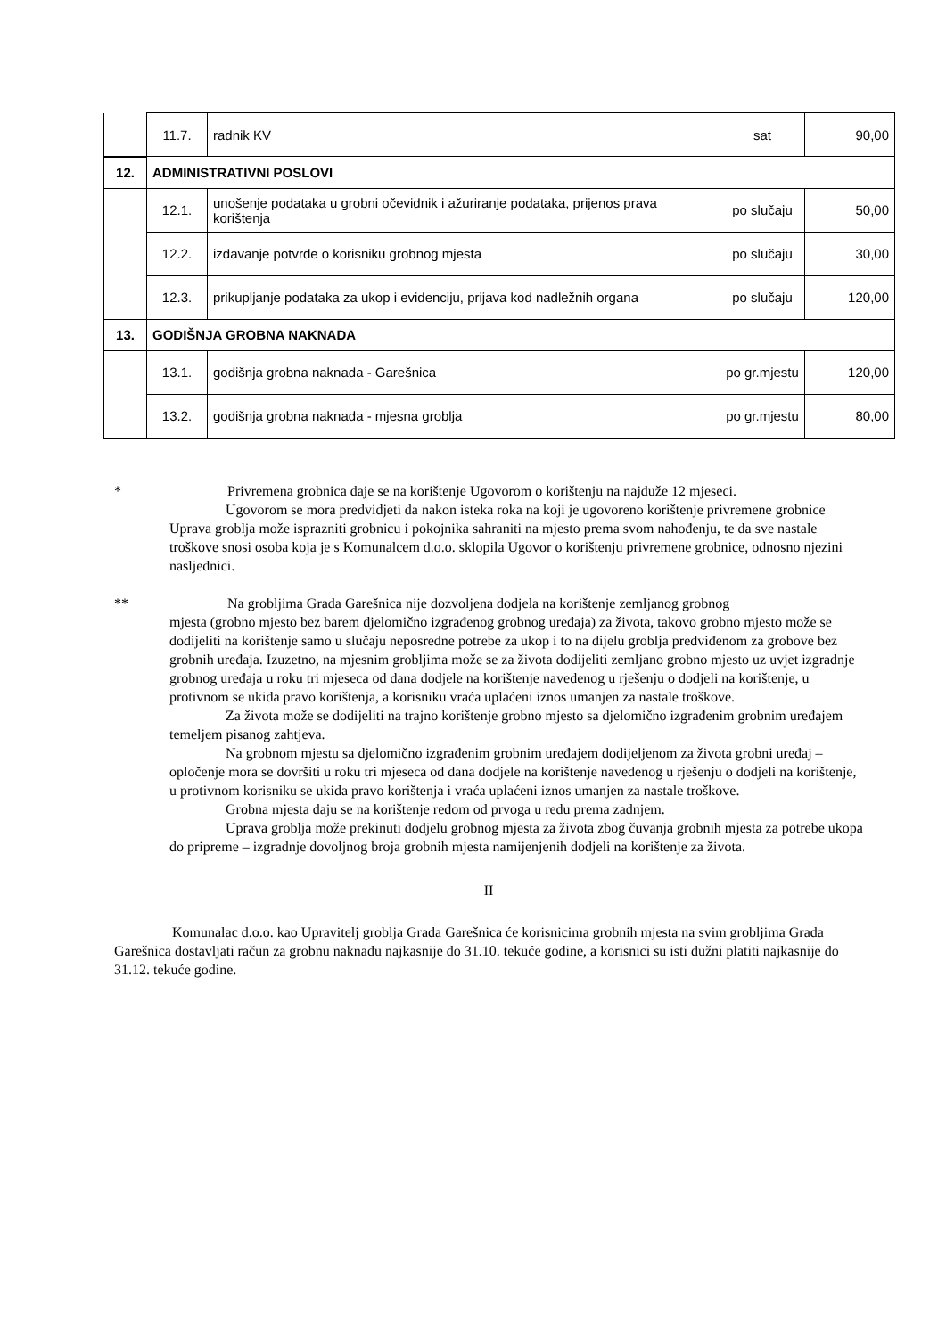| | 11.7. | radnik KV | sat | 90,00 |
| 12. | ADMINISTRATIVNI POSLOVI | | | |
| | 12.1. | unošenje podataka u grobni očevidnik i ažuriranje podataka, prijenos prava korištenja | po slučaju | 50,00 |
| | 12.2. | izdavanje potvrde o korisniku grobnog mjesta | po slučaju | 30,00 |
| | 12.3. | prikupljanje podataka za ukop i evidenciju, prijava kod nadležnih organa | po slučaju | 120,00 |
| 13. | GODIŠNJA GROBNA NAKNADA | | | |
| | 13.1. | godišnja grobna naknada - Garešnica | po gr.mjestu | 120,00 |
| | 13.2. | godišnja grobna naknada - mjesna groblja | po gr.mjestu | 80,00 |
* Privremena grobnica daje se na korištenje Ugovorom o korištenju na najduže 12 mjeseci.
Ugovorom se mora predvidjeti da nakon isteka roka na koji je ugovoreno korištenje privremene grobnice Uprava groblja može isprazniti grobnicu i pokojnika sahraniti na mjesto prema svom nahođenju, te da sve nastale troškove snosi osoba koja je s Komunalcem d.o.o. sklopila Ugovor o korištenju privremene grobnice, odnosno njezini nasljednici.
** Na grobljima Grada Garešnica nije dozvoljena dodjela na korištenje zemljanog grobnog
mjesta (grobno mjesto bez barem djelomično izgrađenog grobnog uređaja) za života, takovo grobno mjesto može se dodijeliti na korištenje samo u slučaju neposredne potrebe za ukop i to na dijelu groblja predviđenom za grobove bez grobnih uređaja. Izuzetno, na mjesnim grobljima može se za života dodijeliti zemljano grobno mjesto uz uvjet izgradnje grobnog uređaja u roku tri mjeseca od dana dodjele na korištenje navedenog u rješenju o dodjeli na korištenje, u protivnom se ukida pravo korištenja, a korisniku vraća uplaćeni iznos umanjen za nastale troškove.
Za života može se dodijeliti na trajno korištenje grobno mjesto sa djelomično izgrađenim grobnim uređajem temeljem pisanog zahtjeva.
Na grobnom mjestu sa djelomično izgrađenim grobnim uređajem dodijeljenom za života grobni uređaj – opločenje mora se dovršiti u roku tri mjeseca od dana dodjele na korištenje navedenog u rješenju o dodjeli na korištenje, u protivnom korisniku se ukida pravo korištenja i vraća uplaćeni iznos umanjen za nastale troškove.
Grobna mjesta daju se na korištenje redom od prvoga u redu prema zadnjem.
Uprava groblja može prekinuti dodjelu grobnog mjesta za života zbog čuvanja grobnih mjesta za potrebe ukopa do pripreme – izgradnje dovoljnog broja grobnih mjesta namijenjenih dodjeli na korištenje za života.
II
Komunalac d.o.o. kao Upravitelj groblja Grada Garešnica će korisnicima grobnih mjesta na svim grobljima Grada Garešnica dostavljati račun za grobnu naknadu najkasnije do 31.10. tekuće godine, a korisnici su isti dužni platiti najkasnije do 31.12. tekuće godine.